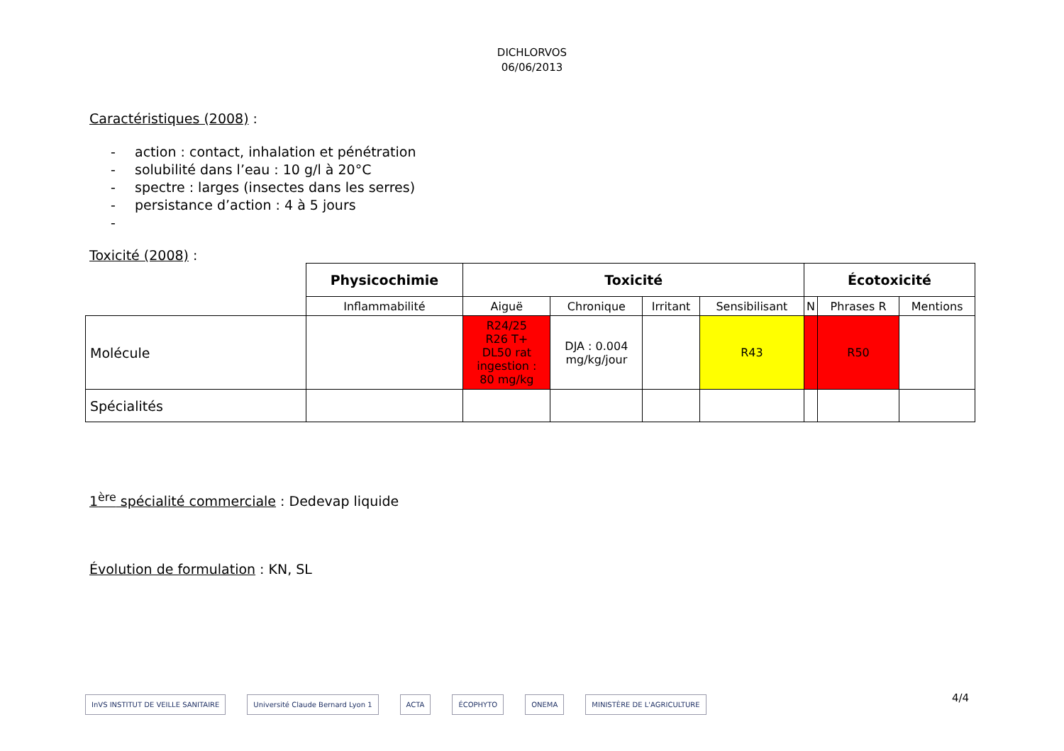DICHLORVOS
06/06/2013
Caractéristiques (2008) :
- action : contact, inhalation et pénétration
- solubilité dans l’eau : 10 g/l à 20°C
- spectre : larges (insectes dans les serres)
- persistance d’action : 4 à 5 jours
-
Toxicité (2008) :
| | Physicochimie | Toxicité | | | | Écotoxicité | | |
| | Inflammabilité | Aiguë | Chronique | Irritant | Sensibilisant | N | Phrases R | Mentions |
| Molécule | | R24/25 R26 T+ DL50 rat ingestion : 80 mg/kg | DJA : 0.004 mg/kg/jour | | R43 | | R50 | |
| Spécialités | | | | | | | | |
1<sup>ère</sup> spécialité commerciale : Dedevap liquide
Évolution de formulation : KN, SL
InVS INSTITUT DE VEILLE SANITAIRE
Université Claude Bernard Lyon 1
ACTA ÉCOPHYTO ONEMA MINISTÈRE DE L'AGRICULTURE
4/4